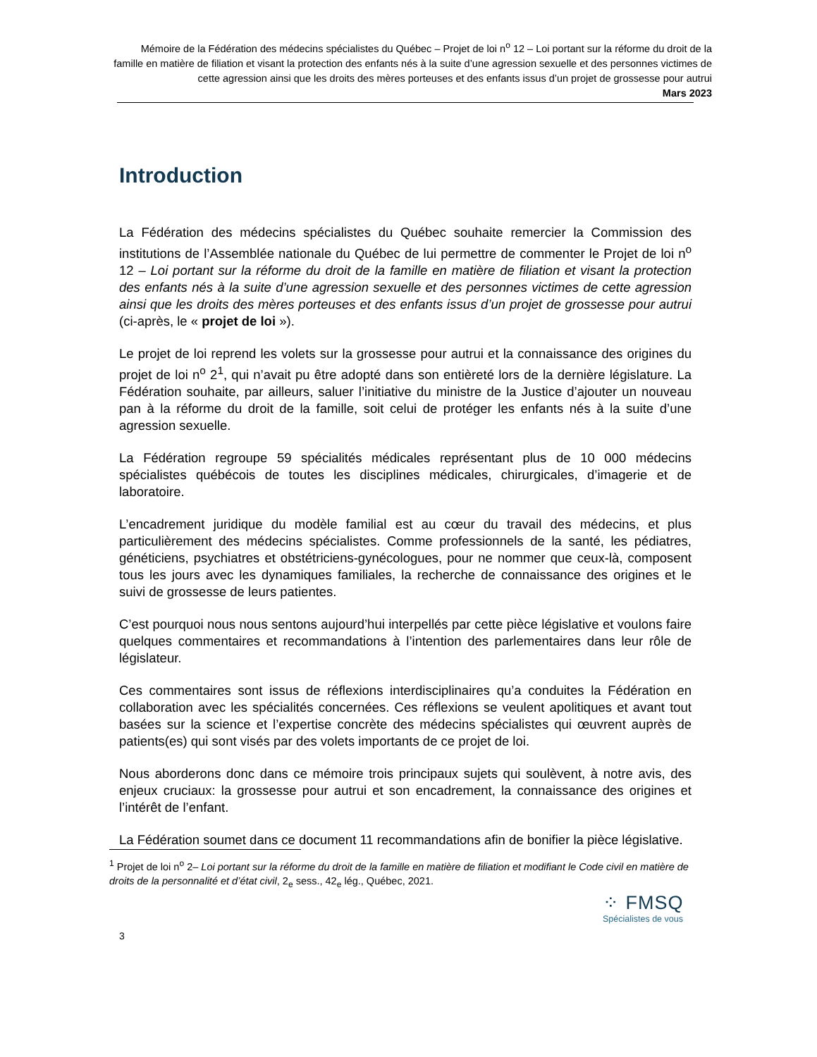Mémoire de la Fédération des médecins spécialistes du Québec – Projet de loi n<sup>o</sup> 12 – Loi portant sur la réforme du droit de la famille en matière de filiation et visant la protection des enfants nés à la suite d’une agression sexuelle et des personnes victimes de cette agression ainsi que les droits des mères porteuses et des enfants issus d’un projet de grossesse pour autrui
Mars 2023
Introduction
La Fédération des médecins spécialistes du Québec souhaite remercier la Commission des institutions de l’Assemblée nationale du Québec de lui permettre de commenter le Projet de loi n<sup>o</sup> 12 – Loi portant sur la réforme du droit de la famille en matière de filiation et visant la protection des enfants nés à la suite d’une agression sexuelle et des personnes victimes de cette agression ainsi que les droits des mères porteuses et des enfants issus d’un projet de grossesse pour autrui (ci-après, le « projet de loi »).
Le projet de loi reprend les volets sur la grossesse pour autrui et la connaissance des origines du projet de loi n<sup>o</sup> 2<sup>1</sup>, qui n’avait pu être adopté dans son entièreté lors de la dernière législature. La Fédération souhaite, par ailleurs, saluer l’initiative du ministre de la Justice d’ajouter un nouveau pan à la réforme du droit de la famille, soit celui de protéger les enfants nés à la suite d’une agression sexuelle.
La Fédération regroupe 59 spécialités médicales représentant plus de 10 000 médecins spécialistes québécois de toutes les disciplines médicales, chirurgicales, d’imagerie et de laboratoire.
L’encadrement juridique du modèle familial est au cœur du travail des médecins, et plus particulièrement des médecins spécialistes. Comme professionnels de la santé, les pédiatres, généticiens, psychiatres et obstétriciens-gynécologues, pour ne nommer que ceux-là, composent tous les jours avec les dynamiques familiales, la recherche de connaissance des origines et le suivi de grossesse de leurs patientes.
C’est pourquoi nous nous sentons aujourd’hui interpellés par cette pièce législative et voulons faire quelques commentaires et recommandations à l’intention des parlementaires dans leur rôle de législateur.
Ces commentaires sont issus de réflexions interdisciplinaires qu’a conduites la Fédération en collaboration avec les spécialités concernées. Ces réflexions se veulent apolitiques et avant tout basées sur la science et l’expertise concrète des médecins spécialistes qui œuvrent auprès de patients(es) qui sont visés par des volets importants de ce projet de loi.
Nous aborderons donc dans ce mémoire trois principaux sujets qui soulèvent, à notre avis, des enjeux cruciaux: la grossesse pour autrui et son encadrement, la connaissance des origines et l’intérêt de l’enfant.
La Fédération soumet dans ce document 11 recommandations afin de bonifier la pièce législative.
<sup>1</sup> Projet de loi n<sup>o</sup> 2– Loi portant sur la réforme du droit de la famille en matière de filiation et modifiant le Code civil en matière de droits de la personnalité et d’état civil, 2<sub>e</sub> sess., 42<sub>e</sub> lég., Québec, 2021.
⁘ FMSQ
Spécialistes de vous
3